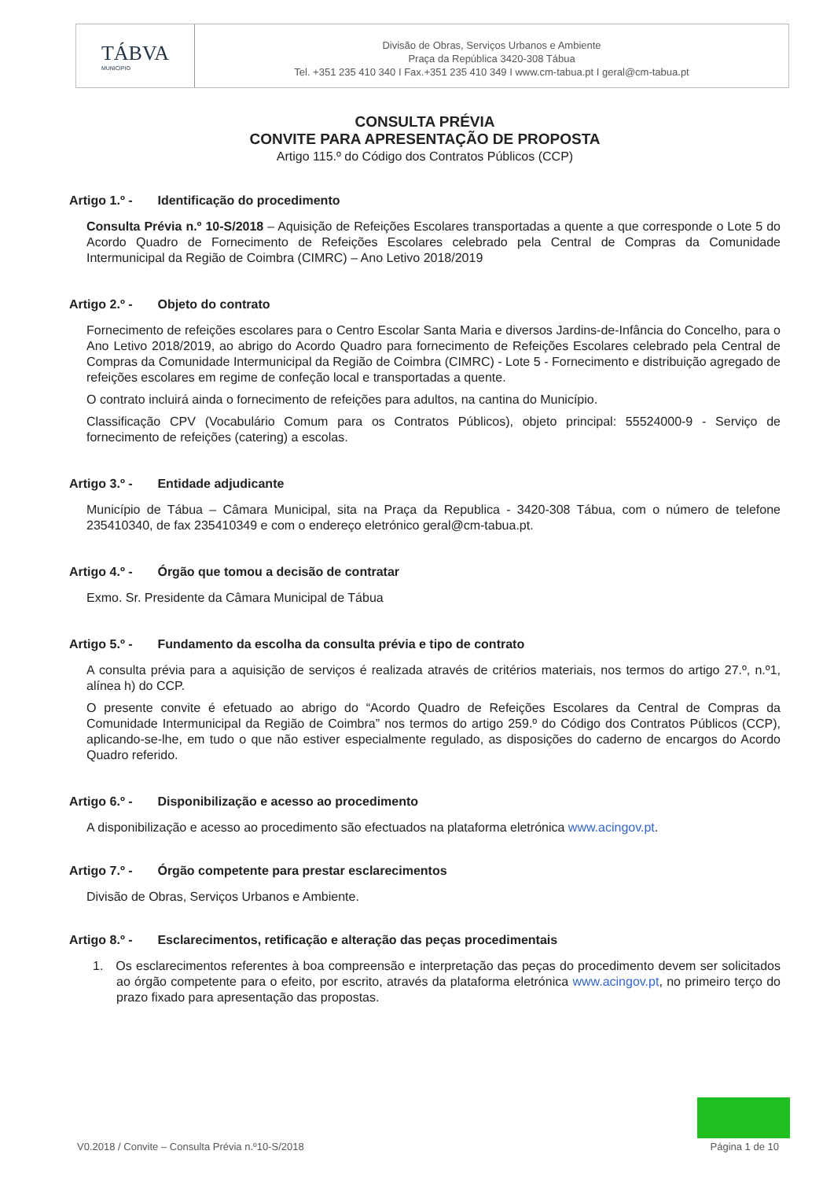TÁBVA
MUNICÍPIO
Divisão de Obras, Serviços Urbanos e Ambiente
Praça da República 3420-308 Tábua
Tel. +351 235 410 340 I Fax.+351 235 410 349 I www.cm-tabua.pt I geral@cm-tabua.pt
CONSULTA PRÉVIA
CONVITE PARA APRESENTAÇÃO DE PROPOSTA
Artigo 115.º do Código dos Contratos Públicos (CCP)
Artigo 1.º - Identificação do procedimento
Consulta Prévia n.º 10-S/2018 – Aquisição de Refeições Escolares transportadas a quente a que corresponde o Lote 5 do Acordo Quadro de Fornecimento de Refeições Escolares celebrado pela Central de Compras da Comunidade Intermunicipal da Região de Coimbra (CIMRC) – Ano Letivo 2018/2019
Artigo 2.º - Objeto do contrato
Fornecimento de refeições escolares para o Centro Escolar Santa Maria e diversos Jardins-de-Infância do Concelho, para o Ano Letivo 2018/2019, ao abrigo do Acordo Quadro para fornecimento de Refeições Escolares celebrado pela Central de Compras da Comunidade Intermunicipal da Região de Coimbra (CIMRC) - Lote 5 - Fornecimento e distribuição agregado de refeições escolares em regime de confeção local e transportadas a quente.
O contrato incluirá ainda o fornecimento de refeições para adultos, na cantina do Município.
Classificação CPV (Vocabulário Comum para os Contratos Públicos), objeto principal: 55524000-9 - Serviço de fornecimento de refeições (catering) a escolas.
Artigo 3.º - Entidade adjudicante
Município de Tábua – Câmara Municipal, sita na Praça da Republica - 3420-308 Tábua, com o número de telefone 235410340, de fax 235410349 e com o endereço eletrónico geral@cm-tabua.pt.
Artigo 4.º - Órgão que tomou a decisão de contratar
Exmo. Sr. Presidente da Câmara Municipal de Tábua
Artigo 5.º - Fundamento da escolha da consulta prévia e tipo de contrato
A consulta prévia para a aquisição de serviços é realizada através de critérios materiais, nos termos do artigo 27.º, n.º1, alínea h) do CCP.
O presente convite é efetuado ao abrigo do “Acordo Quadro de Refeições Escolares da Central de Compras da Comunidade Intermunicipal da Região de Coimbra” nos termos do artigo 259.º do Código dos Contratos Públicos (CCP), aplicando-se-lhe, em tudo o que não estiver especialmente regulado, as disposições do caderno de encargos do Acordo Quadro referido.
Artigo 6.º - Disponibilização e acesso ao procedimento
A disponibilização e acesso ao procedimento são efectuados na plataforma eletrónica www.acingov.pt.
Artigo 7.º - Órgão competente para prestar esclarecimentos
Divisão de Obras, Serviços Urbanos e Ambiente.
Artigo 8.º - Esclarecimentos, retificação e alteração das peças procedimentais
1. Os esclarecimentos referentes à boa compreensão e interpretação das peças do procedimento devem ser solicitados ao órgão competente para o efeito, por escrito, através da plataforma eletrónica www.acingov.pt, no primeiro terço do prazo fixado para apresentação das propostas.
V0.2018 / Convite – Consulta Prévia n.º10-S/2018 Página 1 de 10